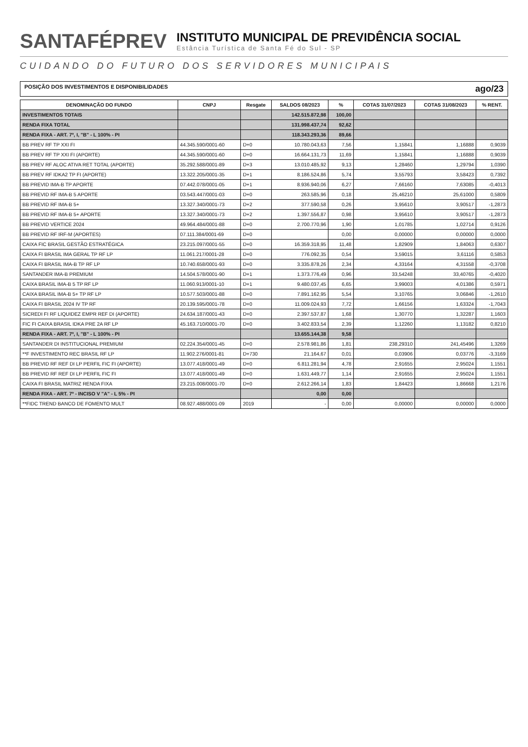SANTAFÉPREV
INSTITUTO MUNICIPAL DE PREVIDÊNCIA SOCIAL
Estância Turística de Santa Fé do Sul - SP
CUIDANDO DO FUTURO DOS SERVIDORES MUNICIPAIS
POSIÇÃO DOS INVESTIMENTOS E DISPONIBILIDADES ago/23
| DENOMINAÇÃO DO FUNDO | CNPJ | Resgate | SALDOS 08/2023 | % | COTAS 31/07/2023 | COTAS 31/08/2023 | % RENT. |
| --- | --- | --- | --- | --- | --- | --- | --- |
| INVESTIMENTOS TOTAIS | | | 142.515.872,98 | 100,00 | | | |
| RENDA FIXA TOTAL | | | 131.998.437,74 | 92,62 | | | |
| RENDA FIXA - ART. 7º, I, "B" - L 100% - PI | | | 118.343.293,36 | 89,66 | | | |
| BB PREV RF TP XXI FI | 44.345.590/0001-60 | D+0 | 10.780.043,63 | 7,56 | 1,15841 | 1,16888 | 0,9039 |
| BB PREV RF TP XXI FI (APORTE) | 44.345.590/0001-60 | D+0 | 16.664.131,73 | 11,69 | 1,15841 | 1,16888 | 0,9039 |
| BB PREV RF ALOC ATIVA RET TOTAL (APORTE) | 35.292.588/0001-89 | D+3 | 13.010.485,92 | 9,13 | 1,28460 | 1,29794 | 1,0390 |
| BB PREV RF IDKA2 TP FI (APORTE) | 13.322.205/0001-35 | D+1 | 8.186.524,86 | 5,74 | 3,55793 | 3,58423 | 0,7392 |
| BB PREVID IMA-B TP APORTE | 07.442.078/0001-05 | D+1 | 8.936.940,06 | 6,27 | 7,66160 | 7,63085 | -0,4013 |
| BB PREVID RF IMA-B 5 APORTE | 03.543.447/0001-03 | D+0 | 263.585,96 | 0,18 | 25,46210 | 25,61000 | 0,5809 |
| BB PREVID RF IMA-B 5+ | 13.327.340/0001-73 | D+2 | 377.590,58 | 0,26 | 3,95610 | 3,90517 | -1,2873 |
| BB PREVID RF IMA-B 5+ APORTE | 13.327.340/0001-73 | D+2 | 1.397.556,87 | 0,98 | 3,95610 | 3,90517 | -1,2873 |
| BB PREVID VERTICE 2024 | 49.964.484/0001-88 | D+0 | 2.700.770,96 | 1,90 | 1,01785 | 1,02714 | 0,9126 |
| BB PREVID RF IRF-M (APORTES) | 07.111.384/0001-69 | D+0 | | 0,00 | 0,00000 | 0,00000 | 0,0000 |
| CAIXA FIC BRASIL GESTÃO ESTRATÉGICA | 23.215.097/0001-55 | D+0 | 16.359.318,95 | 11,48 | 1,82909 | 1,84063 | 0,6307 |
| CAIXA FI BRASIL IMA GERAL TP RF LP | 11.061.217/0001-28 | D+0 | 776.092,35 | 0,54 | 3,59015 | 3,61116 | 0,5853 |
| CAIXA FI BRASIL IMA-B TP RF LP | 10.740.658/0001-93 | D+0 | 3.335.878,26 | 2,34 | 4,33164 | 4,31558 | -0,3708 |
| SANTANDER IMA-B PREMIUM | 14.504.578/0001-90 | D+1 | 1.373.776,49 | 0,96 | 33,54248 | 33,40765 | -0,4020 |
| CAIXA BRASIL IMA-B 5 TP RF LP | 11.060.913/0001-10 | D+1 | 9.480.037,45 | 6,65 | 3,99003 | 4,01386 | 0,5971 |
| CAIXA BRASIL IMA-B 5+ TP RF LP | 10.577.503/0001-88 | D+0 | 7.891.162,95 | 5,54 | 3,10765 | 3,06846 | -1,2610 |
| CAIXA FI BRASIL 2024 IV TP RF | 20.139.595/0001-78 | D+0 | 11.009.024,93 | 7,72 | 1,66156 | 1,63324 | -1,7043 |
| SICREDI FI RF LIQUIDEZ EMPR REF DI (APORTE) | 24.634.187/0001-43 | D+0 | 2.397.537,87 | 1,68 | 1,30770 | 1,32287 | 1,1603 |
| FIC FI CAIXA BRASIL IDKA PRE 2A RF LP | 45.163.710/0001-70 | D+0 | 3.402.833,54 | 2,39 | 1,12260 | 1,13182 | 0,8210 |
| RENDA FIXA - ART. 7º, I, "B" - L 100% - PI | | | 13.655.144,38 | 9,58 | | | |
| SANTANDER DI INSTITUCIONAL PREMIUM | 02.224.354/0001-45 | D+0 | 2.578.981,86 | 1,81 | 238,29310 | 241,45496 | 1,3269 |
| **F INVESTIMENTO REC BRASIL RF LP | 11.902.276/0001-81 | D+730 | 21.164,67 | 0,01 | 0,03906 | 0,03776 | -3,3169 |
| BB PREVID RF REF DI LP PERFIL FIC FI (APORTE) | 13.077.418/0001-49 | D+0 | 6.811.281,94 | 4,78 | 2,91655 | 2,95024 | 1,1551 |
| BB PREVID RF REF DI LP PERFIL FIC FI | 13.077.418/0001-49 | D+0 | 1.631.449,77 | 1,14 | 2,91655 | 2,95024 | 1,1551 |
| CAIXA FI BRASIL MATRIZ RENDA FIXA | 23.215.008/0001-70 | D+0 | 2.612.266,14 | 1,83 | 1,84423 | 1,86668 | 1,2176 |
| RENDA FIXA - ART. 7º - INCISO V "A" - L 5% - PI | | | 0,00 | 0,00 | | | |
| **FIDC TREND BANCO DE FOMENTO MULT | 08.927.488/0001-09 | 2019 | - | 0,00 | 0,00000 | 0,00000 | 0,0000 |